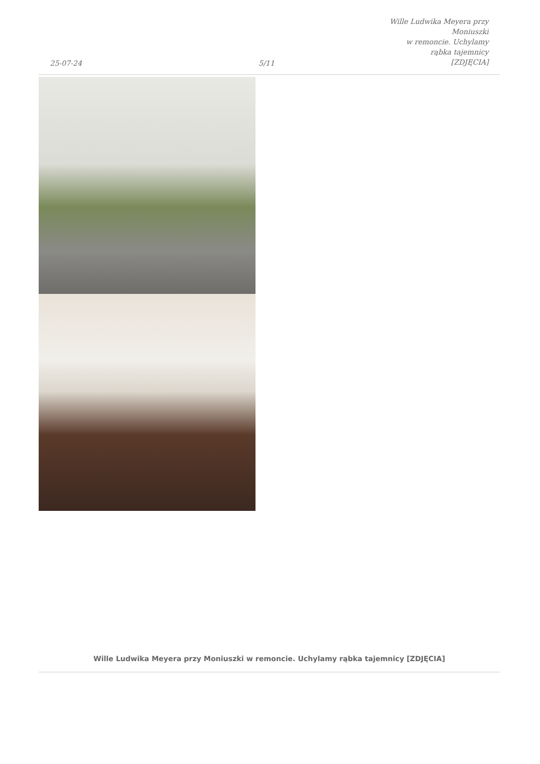25-07-24
5/11
Wille Ludwika Meyera przy Moniuszki
w remoncie. Uchylamy rąbka tajemnicy
[ZDJĘCIA]
Wille Ludwika Meyera przy Moniuszki w remoncie. Uchylamy rąbka tajemnicy [ZDJĘCIA]